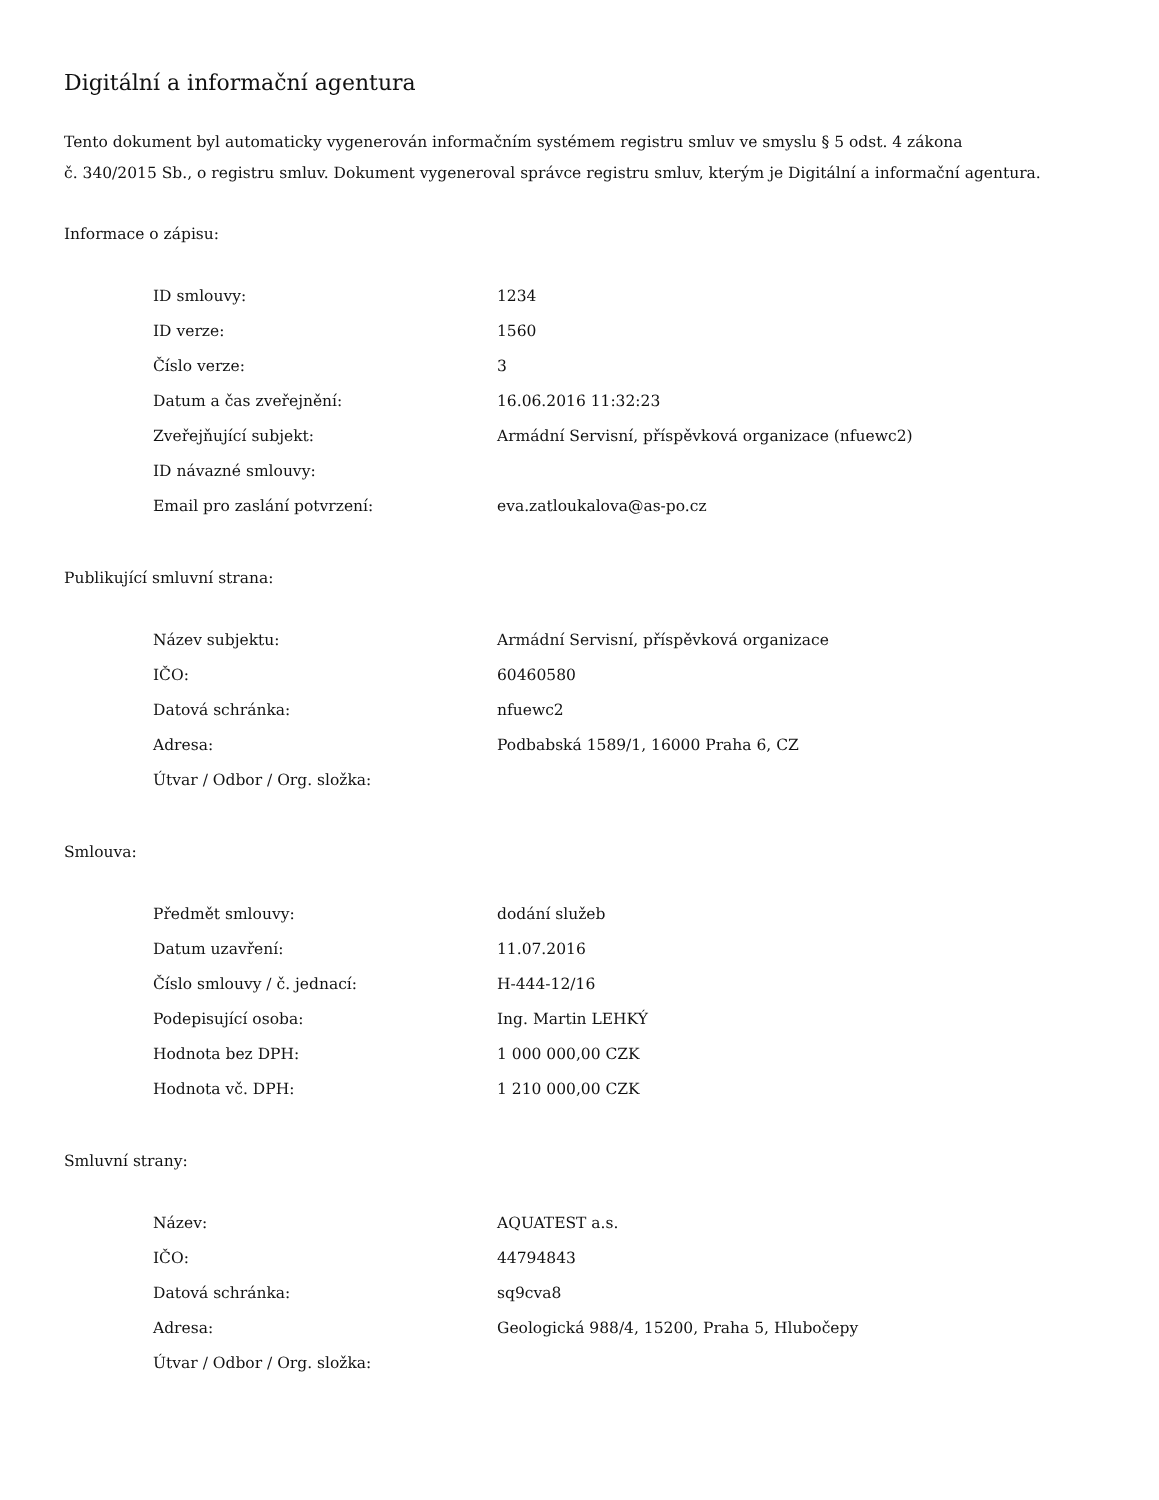Digitální a informační agentura
Tento dokument byl automaticky vygenerován informačním systémem registru smluv ve smyslu § 5 odst. 4 zákona
č. 340/2015 Sb., o registru smluv. Dokument vygeneroval správce registru smluv, kterým je Digitální a informační agentura.
Informace o zápisu:
| ID smlouvy: | 1234 |
| ID verze: | 1560 |
| Číslo verze: | 3 |
| Datum a čas zveřejnění: | 16.06.2016 11:32:23 |
| Zveřejňující subjekt: | Armádní Servisní, příspěvková organizace (nfuewc2) |
| ID návazné smlouvy: | |
| Email pro zaslání potvrzení: | eva.zatloukalova@as-po.cz |
Publikující smluvní strana:
| Název subjektu: | Armádní Servisní, příspěvková organizace |
| IČO: | 60460580 |
| Datová schránka: | nfuewc2 |
| Adresa: | Podbabská 1589/1, 16000 Praha 6, CZ |
| Útvar / Odbor / Org. složka: | |
Smlouva:
| Předmět smlouvy: | dodání služeb |
| Datum uzavření: | 11.07.2016 |
| Číslo smlouvy / č. jednací: | H-444-12/16 |
| Podepisující osoba: | Ing. Martin LEHKÝ |
| Hodnota bez DPH: | 1 000 000,00 CZK |
| Hodnota vč. DPH: | 1 210 000,00 CZK |
Smluvní strany:
| Název: | AQUATEST a.s. |
| IČO: | 44794843 |
| Datová schránka: | sq9cva8 |
| Adresa: | Geologická 988/4, 15200, Praha 5, Hlubočepy |
| Útvar / Odbor / Org. složka: | |